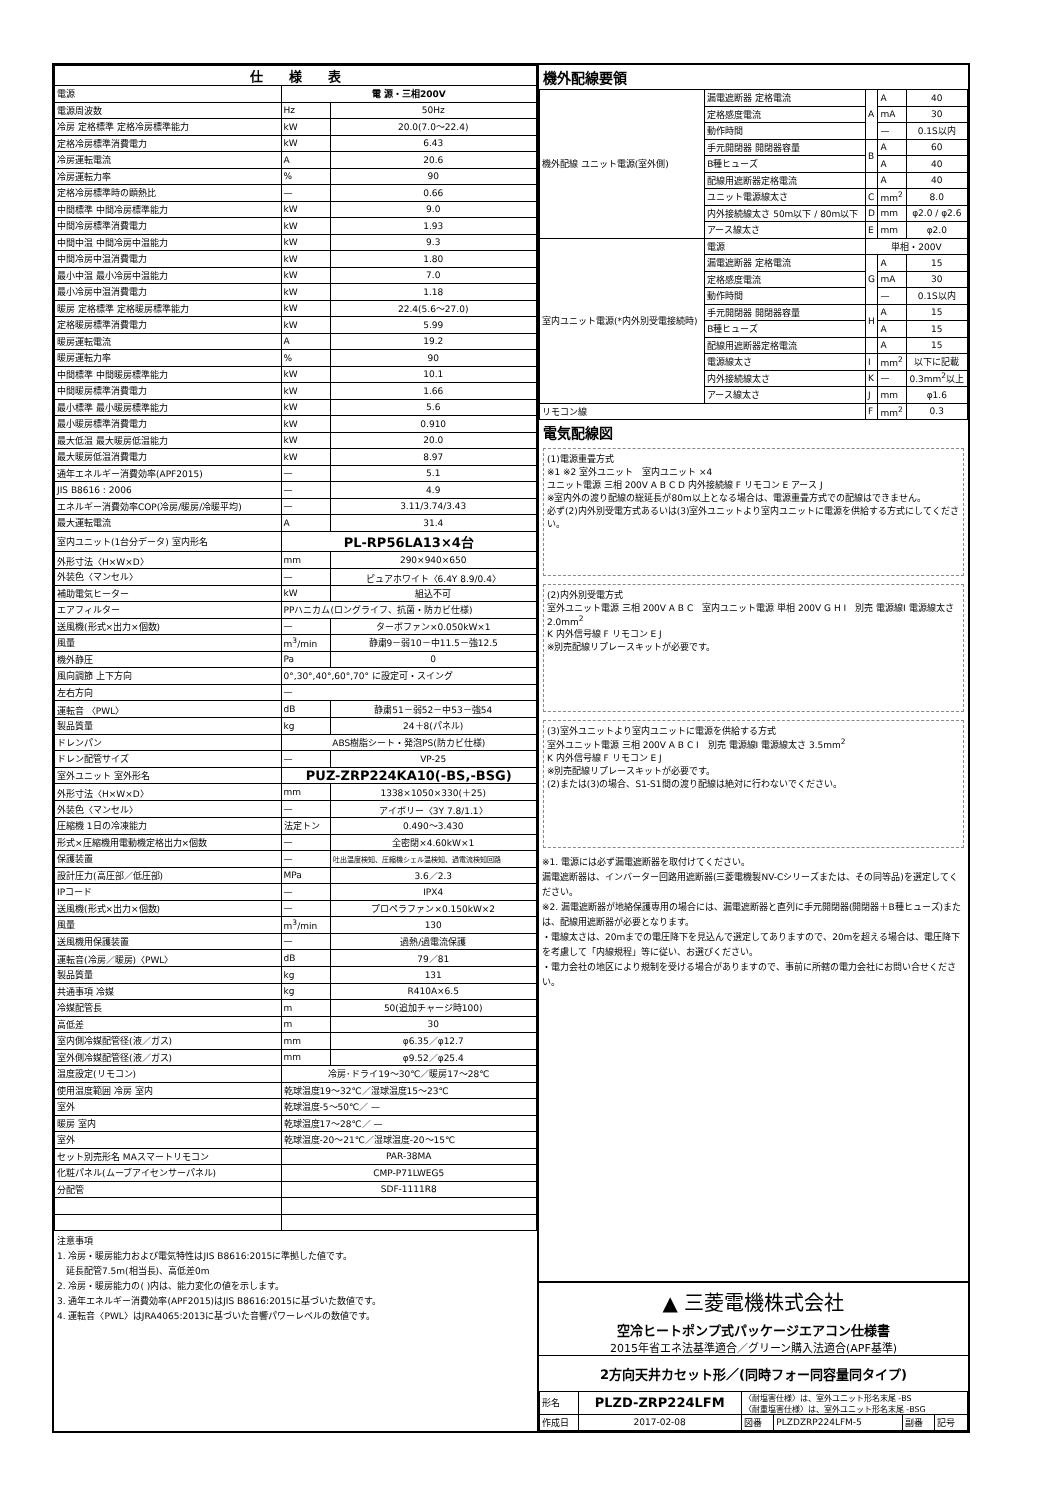| 仕 様 表 | | |
| --- | --- | --- |
| 電源 | 電 源・三相200V | |
| 電源周波数 | Hz | 50Hz |
| 冷房 定格標準 定格冷房標準能力 | kW | 20.0(7.0～22.4) |
| 定格冷房標準消費電力 | kW | 6.43 |
| 冷房運転電流 | A | 20.6 |
| 冷房運転力率 | % | 90 |
| 定格冷房標準時の顕熱比 | — | 0.66 |
| 中間標準 中間冷房標準能力 | kW | 9.0 |
| 中間冷房標準消費電力 | kW | 1.93 |
| 中間中温 中間冷房中温能力 | kW | 9.3 |
| 中間冷房中温消費電力 | kW | 1.80 |
| 最小中温 最小冷房中温能力 | kW | 7.0 |
| 最小冷房中温消費電力 | kW | 1.18 |
| 暖房 定格標準 定格暖房標準能力 | kW | 22.4(5.6～27.0) |
| 定格暖房標準消費電力 | kW | 5.99 |
| 暖房運転電流 | A | 19.2 |
| 暖房運転力率 | % | 90 |
| 中間標準 中間暖房標準能力 | kW | 10.1 |
| 中間暖房標準消費電力 | kW | 1.66 |
| 最小標準 最小暖房標準能力 | kW | 5.6 |
| 最小暖房標準消費電力 | kW | 0.910 |
| 最大低温 最大暖房低温能力 | kW | 20.0 |
| 最大暖房低温消費電力 | kW | 8.97 |
| 通年エネルギー消費効率(APF2015) | — | 5.1 |
| JIS B8616 : 2006 | — | 4.9 |
| エネルギー消費効率COP(冷房/暖房/冷暖平均) | — | 3.11/3.74/3.43 |
| 最大運転電流 | A | 31.4 |
| 室内ユニット(1台分データ) 室内形名 | PL-RP56LA13×4台 | |
| 外形寸法〈H×W×D〉 | mm | 290×940×650 |
| 外装色〈マンセル〉 | — | ピュアホワイト〈6.4Y 8.9/0.4〉 |
| 補助電気ヒーター | kW | 組込不可 |
| エアフィルター | PPハニカム(ロングライフ、抗菌・防カビ仕様) | |
| 送風機(形式×出力×個数) | — | ターボファン×0.050kW×1 |
| 風量 | m<sup>3</sup>/min | 静粛9－弱10－中11.5－強12.5 |
| 機外静圧 | Pa | 0 |
| 風向調節 上下方向 | 0°,30°,40°,60°,70° に設定可・スイング | |
| 左右方向 | — | |
| 運転音 〈PWL〉 | dB | 静粛51－弱52－中53－強54 |
| 製品質量 | kg | 24＋8(パネル) |
| ドレンパン | ABS樹脂シート・発泡PS(防カビ仕様) | |
| ドレン配管サイズ | — | VP-25 |
| 室外ユニット 室外形名 | PUZ-ZRP224KA10(-BS,-BSG) | |
| 外形寸法〈H×W×D〉 | mm | 1338×1050×330(＋25) |
| 外装色〈マンセル〉 | — | アイボリー〈3Y 7.8/1.1〉 |
| 圧縮機 1日の冷凍能力 | 法定トン | 0.490～3.430 |
| 形式×圧縮機用電動機定格出力×個数 | — | 全密閉×4.60kW×1 |
| 保護装置 | — | 吐出温度検知、圧縮機シェル温検知、過電流検知回路 |
| 設計圧力(高圧部／低圧部) | MPa | 3.6／2.3 |
| IPコード | — | IPX4 |
| 送風機(形式×出力×個数) | — | プロペラファン×0.150kW×2 |
| 風量 | m<sup>3</sup>/min | 130 |
| 送風機用保護装置 | — | 過熱/過電流保護 |
| 運転音(冷房／暖房)〈PWL〉 | dB | 79／81 |
| 製品質量 | kg | 131 |
| 共通事項 冷媒 | kg | R410A×6.5 |
| 冷媒配管長 | m | 50(追加チャージ時100) |
| 高低差 | m | 30 |
| 室内側冷媒配管径(液／ガス) | mm | φ6.35／φ12.7 |
| 室外側冷媒配管径(液／ガス) | mm | φ9.52／φ25.4 |
| 温度設定(リモコン) | 冷房･ドライ19～30℃／暖房17～28℃ | |
| 使用温度範囲 冷房 室内 | 乾球温度19～32℃／湿球温度15～23℃ | |
| 室外 | 乾球温度-5～50℃／ — | |
| 暖房 室内 | 乾球温度17～28℃／ — | |
| 室外 | 乾球温度-20～21℃／湿球温度-20～15℃ | |
| セット別売形名 MAスマートリモコン | PAR-38MA | |
| 化粧パネル(ムーブアイセンサーパネル) | CMP-P71LWEG5 | |
| 分配管 | SDF-1111R8 | |
注意事項
1. 冷房・暖房能力および電気特性はJIS B8616:2015に準拠した値です。
　延長配管7.5m(相当長)、高低差0m
2. 冷房・暖房能力の( )内は、能力変化の値を示します。
3. 通年エネルギー消費効率(APF2015)はJIS B8616:2015に基づいた数値です。
4. 運転音〈PWL〉はJRA4065:2013に基づいた音響パワーレベルの数値です。
機外配線要領
| 機外配線 ユニット電源(室外側) | 漏電遮断器 定格電流 | A | A | 40 |
| | 定格感度電流 | | mA | 30 |
| | 動作時間 | | — | 0.1S以内 |
| | 手元開閉器 開閉器容量 | B | A | 60 |
| | B種ヒューズ | | A | 40 |
| | 配線用遮断器定格電流 | | A | 40 |
| | ユニット電源線太さ | C | mm<sup>2</sup> | 8.0 |
| | 内外接続線太さ 50m以下 / 80m以下 | D | mm | φ2.0 / φ2.6 |
| | アース線太さ | E | mm | φ2.0 |
| 室内ユニット電源(*内外別受電接続時) | 電源 | 単相・200V | | |
| | 漏電遮断器 定格電流 | G | A | 15 |
| | 定格感度電流 | | mA | 30 |
| | 動作時間 | | — | 0.1S以内 |
| | 手元開閉器 開閉器容量 | H | A | 15 |
| | B種ヒューズ | | A | 15 |
| | 配線用遮断器定格電流 | | A | 15 |
| | 電源線太さ | I | mm<sup>2</sup> | 以下に記載 |
| | 内外接続線太さ | K | — | 0.3mm<sup>2</sup>以上 |
| | アース線太さ | J | mm | φ1.6 |
| リモコン線 | | F | mm<sup>2</sup> | 0.3 |
電気配線図
(1)電源重畳方式
※1 ※2 室外ユニット　室内ユニット ×4
ユニット電源 三相 200V A B C D 内外接続線 F リモコン E アース J
※室内外の渡り配線の総延長が80m以上となる場合は、電源重畳方式での配線はできません。
必ず(2)内外別受電方式あるいは(3)室外ユニットより室内ユニットに電源を供給する方式にしてください。
(2)内外別受電方式
室外ユニット電源 三相 200V A B C　室内ユニット電源 単相 200V G H I　別売 電源線I 電源線太さ 2.0mm<sup>2</sup>
K 内外信号線 F リモコン E J
※別売配線リプレースキットが必要です。
(3)室外ユニットより室内ユニットに電源を供給する方式
室外ユニット電源 三相 200V A B C I　別売 電源線I 電源線太さ 3.5mm<sup>2</sup>
K 内外信号線 F リモコン E J
※別売配線リプレースキットが必要です。
(2)または(3)の場合、S1-S1間の渡り配線は絶対に行わないでください。
※1. 電源には必ず漏電遮断器を取付けてください。
漏電遮断器は、インバーター回路用遮断器(三菱電機製NV-Cシリーズまたは、その同等品)を選定してください。
※2. 漏電遮断器が地絡保護専用の場合には、漏電遮断器と直列に手元開閉器(開閉器＋B種ヒューズ)または、配線用遮断器が必要となります。
・電線太さは、20mまでの電圧降下を見込んで選定してありますので、20mを超える場合は、電圧降下を考慮して「内線規程」等に従い、お選びください。
・電力会社の地区により規制を受ける場合がありますので、事前に所轄の電力会社にお問い合せください。
▲ 三菱電機株式会社
空冷ヒートポンプ式パッケージエアコン仕様書
2015年省エネ法基準適合／グリーン購入法適合(APF基準)
2方向天井カセット形／(同時フォー同容量同タイプ)
| 形名 | PLZD-ZRP224LFM | 〈耐塩害仕様〉は、室外ユニット形名末尾 -BS 〈耐重塩害仕様〉は、室外ユニット形名末尾 -BSG | | | |
| 作成日 | 2017-02-08 | 図番 | PLZDZRP224LFM-5 | 副番 | 記号 |